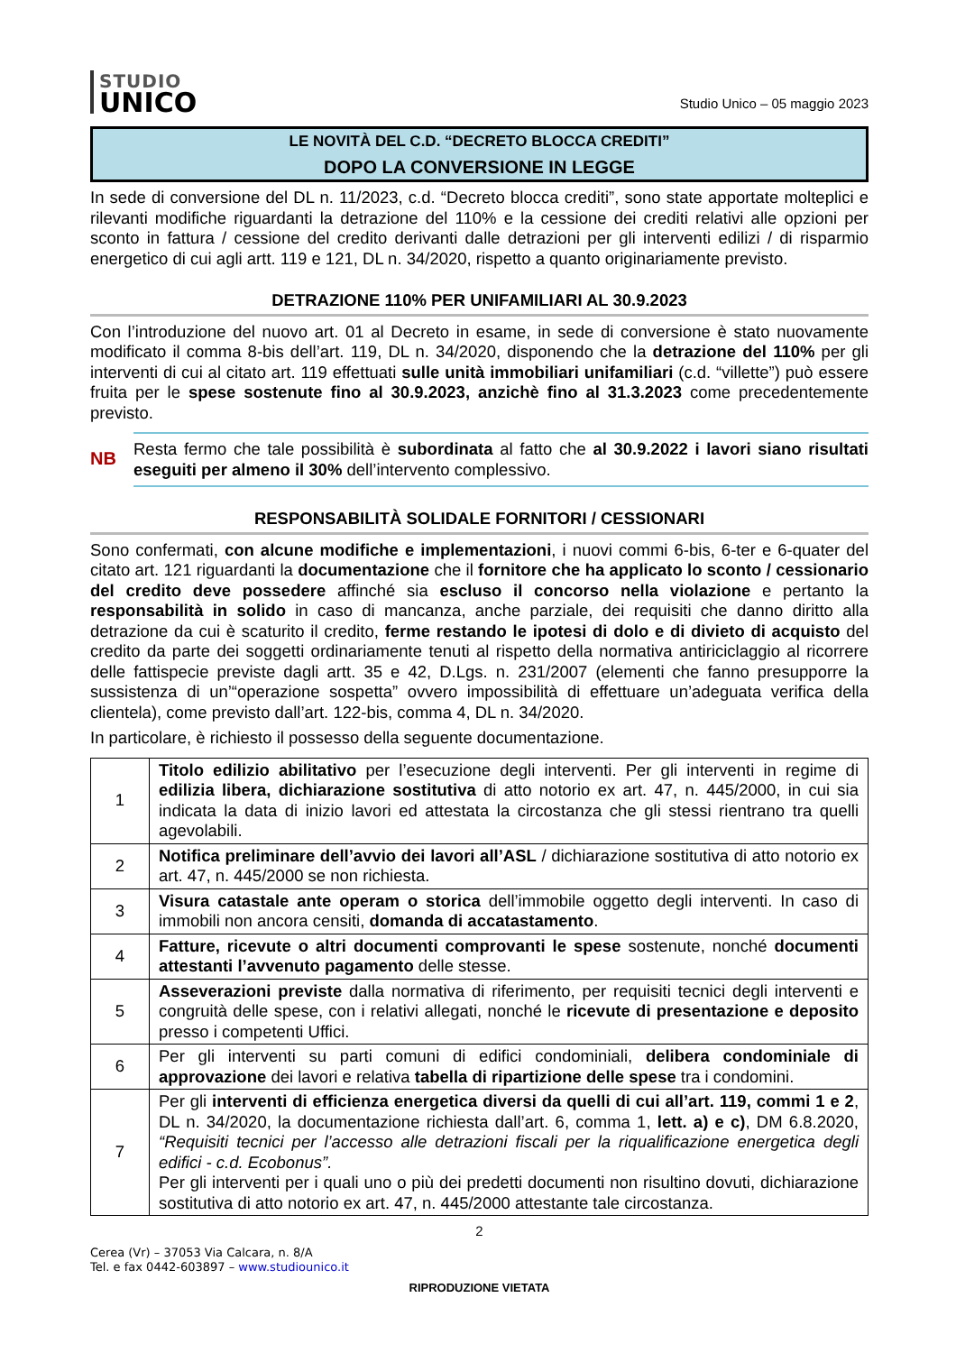STUDIO
UNICO
Studio Unico – 05 maggio 2023
LE NOVITÀ DEL C.D. “DECRETO BLOCCA CREDITI”
DOPO LA CONVERSIONE IN LEGGE
In sede di conversione del DL n. 11/2023, c.d. “Decreto blocca crediti”, sono state apportate molteplici e rilevanti modifiche riguardanti la detrazione del 110% e la cessione dei crediti relativi alle opzioni per sconto in fattura / cessione del credito derivanti dalle detrazioni per gli interventi edilizi / di risparmio energetico di cui agli artt. 119 e 121, DL n. 34/2020, rispetto a quanto originariamente previsto.
DETRAZIONE 110% PER UNIFAMILIARI AL 30.9.2023
Con l’introduzione del nuovo art. 01 al Decreto in esame, in sede di conversione è stato nuovamente modificato il comma 8-bis dell’art. 119, DL n. 34/2020, disponendo che la detrazione del 110% per gli interventi di cui al citato art. 119 effettuati sulle unità immobiliari unifamiliari (c.d. “villette”) può essere fruita per le spese sostenute fino al 30.9.2023, anzichè fino al 31.3.2023 come precedentemente previsto.
NB
Resta fermo che tale possibilità è subordinata al fatto che al 30.9.2022 i lavori siano risultati eseguiti per almeno il 30% dell’intervento complessivo.
RESPONSABILITÀ SOLIDALE FORNITORI / CESSIONARI
Sono confermati, con alcune modifiche e implementazioni, i nuovi commi 6-bis, 6-ter e 6-quater del citato art. 121 riguardanti la documentazione che il fornitore che ha applicato lo sconto / cessionario del credito deve possedere affinché sia escluso il concorso nella violazione e pertanto la responsabilità in solido in caso di mancanza, anche parziale, dei requisiti che danno diritto alla detrazione da cui è scaturito il credito, ferme restando le ipotesi di dolo e di divieto di acquisto del credito da parte dei soggetti ordinariamente tenuti al rispetto della normativa antiriciclaggio al ricorrere delle fattispecie previste dagli artt. 35 e 42, D.Lgs. n. 231/2007 (elementi che fanno presupporre la sussistenza di un’“operazione sospetta” ovvero impossibilità di effettuare un’adeguata verifica della clientela), come previsto dall’art. 122-bis, comma 4, DL n. 34/2020.
In particolare, è richiesto il possesso della seguente documentazione.
| 1 | Titolo edilizio abilitativo per l’esecuzione degli interventi. Per gli interventi in regime di edilizia libera, dichiarazione sostitutiva di atto notorio ex art. 47, n. 445/2000, in cui sia indicata la data di inizio lavori ed attestata la circostanza che gli stessi rientrano tra quelli agevolabili. |
| 2 | Notifica preliminare dell’avvio dei lavori all’ASL / dichiarazione sostitutiva di atto notorio ex art. 47, n. 445/2000 se non richiesta. |
| 3 | Visura catastale ante operam o storica dell’immobile oggetto degli interventi. In caso di immobili non ancora censiti, domanda di accatastamento . |
| 4 | Fatture, ricevute o altri documenti comprovanti le spese sostenute, nonché documenti attestanti l’avvenuto pagamento delle stesse. |
| 5 | Asseverazioni previste dalla normativa di riferimento, per requisiti tecnici degli interventi e congruità delle spese, con i relativi allegati, nonché le ricevute di presentazione e deposito presso i competenti Uffici. |
| 6 | Per gli interventi su parti comuni di edifici condominiali, delibera condominiale di approvazione dei lavori e relativa tabella di ripartizione delle spese tra i condomini. |
| 7 | Per gli interventi di efficienza energetica diversi da quelli di cui all’art. 119, commi 1 e 2 , DL n. 34/2020, la documentazione richiesta dall’art. 6, comma 1, lett. a) e c) , DM 6.8.2020, “Requisiti tecnici per l’accesso alle detrazioni fiscali per la riqualificazione energetica degli edifici - c.d. Ecobonus”. Per gli interventi per i quali uno o più dei predetti documenti non risultino dovuti, dichiarazione sostitutiva di atto notorio ex art. 47, n. 445/2000 attestante tale circostanza. |
2
Cerea (Vr) – 37053 Via Calcara, n. 8/A
Tel. e fax 0442-603897 – www.studiounico.it
RIPRODUZIONE VIETATA